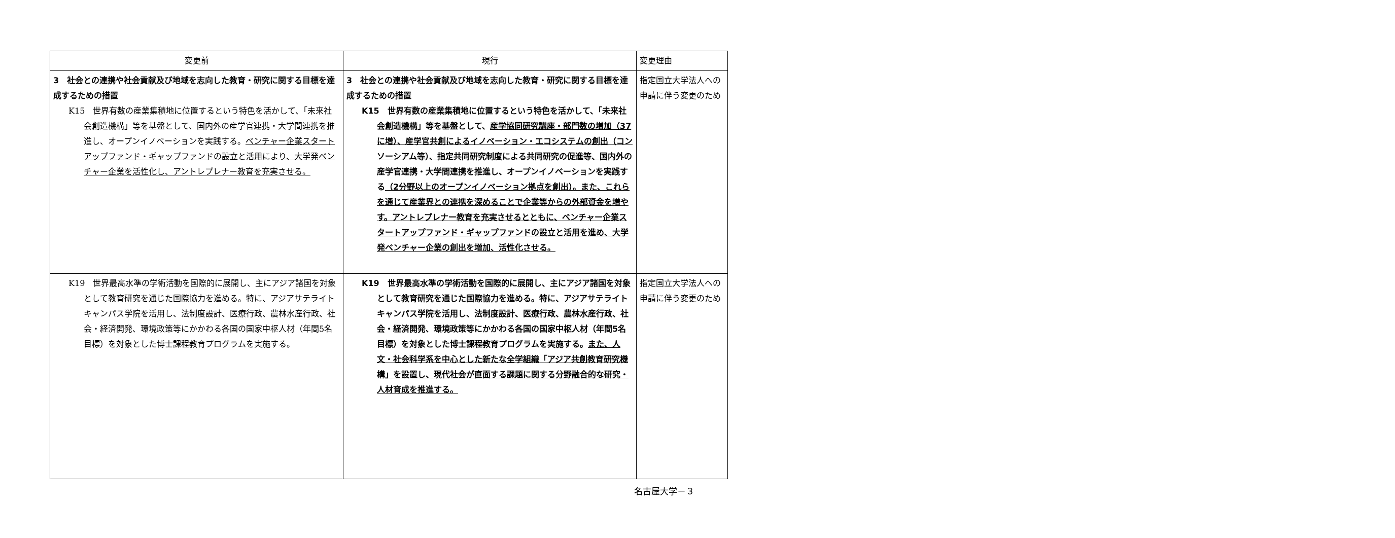| 変更前 | 現行 | 変更理由 |
| --- | --- | --- |
| 3 社会との連携や社会貢献及び地域を志向した教育・研究に関する目標を達成するための措置 K15 世界有数の産業集積地に位置するという特色を活かして、「未来社会創造機構」等を基盤として、国内外の産学官連携・大学間連携を推進し、オープンイノベーションを実践する。 ベンチャー企業スタートアップファンド・ギャップファンドの設立と活用により、大学発ベンチャー企業を活性化し、アントレプレナー教育を充実させる。 | 3 社会との連携や社会貢献及び地域を志向した教育・研究に関する目標を達成するための措置 K15 世界有数の産業集積地に位置するという特色を活かして、「未来社会創造機構」等を基盤として、 産学協同研究講座・部門数の増加（37に増）、産学官共創によるイノベーション・エコシステムの創出（コンソーシアム等）、指定共同研究制度による共同研究の促進等、 国内外の産学官連携・大学間連携を推進し、オープンイノベーションを実践する （2分野以上のオープンイノベーション拠点を創出）。また、これらを通じて産業界との連携を深めることで企業等からの外部資金を増やす。アントレプレナー教育を充実させるとともに、ベンチャー企業スタートアップファンド・ギャップファンドの設立と活用を進め、大学発ベンチャー企業の創出を増加、活性化させる。 | 指定国立大学法人への申請に伴う変更のため |
| K19 世界最高水準の学術活動を国際的に展開し、主にアジア諸国を対象として教育研究を通じた国際協力を進める。特に、アジアサテライトキャンパス学院を活用し、法制度設計、医療行政、農林水産行政、社会・経済開発、環境政策等にかかわる各国の国家中枢人材（年間5名目標）を対象とした博士課程教育プログラムを実施する。 | K19 世界最高水準の学術活動を国際的に展開し、主にアジア諸国を対象として教育研究を通じた国際協力を進める。特に、アジアサテライトキャンパス学院を活用し、法制度設計、医療行政、農林水産行政、社会・経済開発、環境政策等にかかわる各国の国家中枢人材（年間5名目標）を対象とした博士課程教育プログラムを実施する。 また、人文・社会科学系を中心とした新たな全学組織「アジア共創教育研究機構」を設置し、現代社会が直面する課題に関する分野融合的な研究・人材育成を推進する。 | 指定国立大学法人への申請に伴う変更のため |
名古屋大学－３